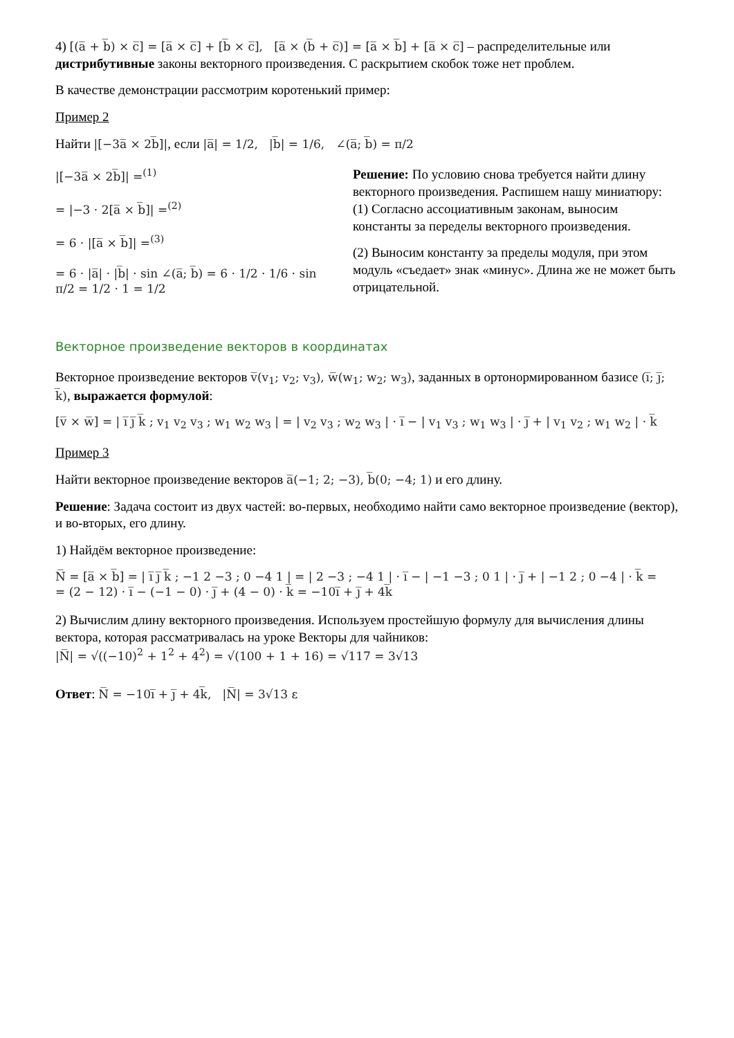4) [(a̅ + b̅) × c̅] = [a̅ × c̅] + [b̅ × c̅], [a̅ × (b̅ + c̅)] = [a̅ × b̅] + [a̅ × c̅] – распределительные или дистрибутивные законы векторного произведения. С раскрытием скобок тоже нет проблем.
В качестве демонстрации рассмотрим коротенький пример:
Пример 2
Найти |[−3a̅ × 2b̅]|, если |a̅| = 1/2, |b̅| = 1/6, ∠(a̅; b̅) = π/2
|[−3a̅ × 2b̅]| =<sup>(1)</sup>
= |−3 · 2[a̅ × b̅]| =<sup>(2)</sup>
= 6 · |[a̅ × b̅]| =<sup>(3)</sup>
= 6 · |a̅| · |b̅| · sin ∠(a̅; b̅) = 6 · 1/2 · 1/6 · sin π/2 = 1/2 · 1 = 1/2
Решение: По условию снова требуется найти длину векторного произведения. Распишем нашу миниатюру:
(1) Согласно ассоциативным законам, выносим константы за переделы векторного произведения.
(2) Выносим константу за пределы модуля, при этом модуль «съедает» знак «минус». Длина же не может быть отрицательной.
Векторное произведение векторов в координатах
Векторное произведение векторов v̅(v<sub>1</sub>; v<sub>2</sub>; v<sub>3</sub>), w̅(w<sub>1</sub>; w<sub>2</sub>; w<sub>3</sub>), заданных в ортонормированном базисе (i̅; j̅; k̅), выражается формулой:
[v̅ × w̅] = | i̅ j̅ k̅ ; v<sub>1</sub> v<sub>2</sub> v<sub>3</sub> ; w<sub>1</sub> w<sub>2</sub> w<sub>3</sub> | = | v<sub>2</sub> v<sub>3</sub> ; w<sub>2</sub> w<sub>3</sub> | · i̅ − | v<sub>1</sub> v<sub>3</sub> ; w<sub>1</sub> w<sub>3</sub> | · j̅ + | v<sub>1</sub> v<sub>2</sub> ; w<sub>1</sub> w<sub>2</sub> | · k̅
Пример 3
Найти векторное произведение векторов a̅(−1; 2; −3), b̅(0; −4; 1) и его длину.
Решение: Задача состоит из двух частей: во-первых, необходимо найти само векторное произведение (вектор), и во-вторых, его длину.
1) Найдём векторное произведение:
N̅ = [a̅ × b̅] = | i̅ j̅ k̅ ; −1 2 −3 ; 0 −4 1 | = | 2 −3 ; −4 1 | · i̅ − | −1 −3 ; 0 1 | · j̅ + | −1 2 ; 0 −4 | · k̅ =
= (2 − 12) · i̅ − (−1 − 0) · j̅ + (4 − 0) · k̅ = −10i̅ + j̅ + 4k̅
2) Вычислим длину векторного произведения. Используем простейшую формулу для вычисления длины вектора, которая рассматривалась на уроке Векторы для чайников:
|N̅| = √((−10)<sup>2</sup> + 1<sup>2</sup> + 4<sup>2</sup>) = √(100 + 1 + 16) = √117 = 3√13
Ответ: N̅ = −10i̅ + j̅ + 4k̅, |N̅| = 3√13 ε